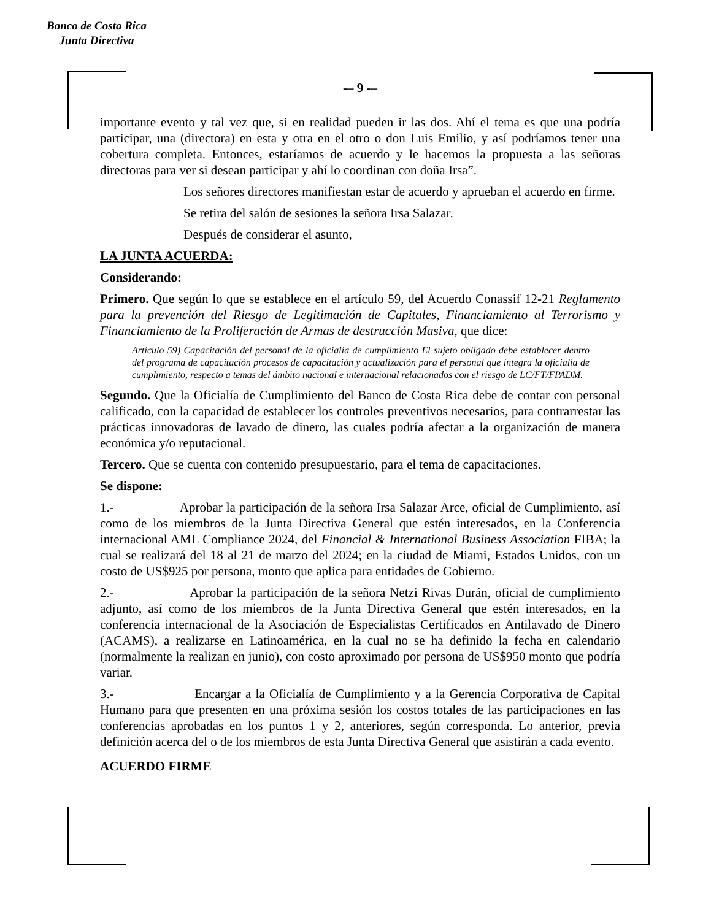Banco de Costa Rica
Junta Directiva
-– 9 -–
importante evento y tal vez que, si en realidad pueden ir las dos. Ahí el tema es que una podría participar, una (directora) en esta y otra en el otro o don Luis Emilio, y así podríamos tener una cobertura completa. Entonces, estaríamos de acuerdo y le hacemos la propuesta a las señoras directoras para ver si desean participar y ahí lo coordinan con doña Irsa”.
Los señores directores manifiestan estar de acuerdo y aprueban el acuerdo en firme.
Se retira del salón de sesiones la señora Irsa Salazar.
Después de considerar el asunto,
LA JUNTA ACUERDA:
Considerando:
Primero. Que según lo que se establece en el artículo 59, del Acuerdo Conassif 12-21 Reglamento para la prevención del Riesgo de Legitimación de Capitales, Financiamiento al Terrorismo y Financiamiento de la Proliferación de Armas de destrucción Masiva, que dice:
Artículo 59) Capacitación del personal de la oficialía de cumplimiento El sujeto obligado debe establecer dentro del programa de capacitación procesos de capacitación y actualización para el personal que integra la oficialía de cumplimiento, respecto a temas del ámbito nacional e internacional relacionados con el riesgo de LC/FT/FPADM.
Segundo. Que la Oficialía de Cumplimiento del Banco de Costa Rica debe de contar con personal calificado, con la capacidad de establecer los controles preventivos necesarios, para contrarrestar las prácticas innovadoras de lavado de dinero, las cuales podría afectar a la organización de manera económica y/o reputacional.
Tercero. Que se cuenta con contenido presupuestario, para el tema de capacitaciones.
Se dispone:
1.- Aprobar la participación de la señora Irsa Salazar Arce, oficial de Cumplimiento, así como de los miembros de la Junta Directiva General que estén interesados, en la Conferencia internacional AML Compliance 2024, del Financial & International Business Association FIBA; la cual se realizará del 18 al 21 de marzo del 2024; en la ciudad de Miami, Estados Unidos, con un costo de US$925 por persona, monto que aplica para entidades de Gobierno.
2.- Aprobar la participación de la señora Netzi Rivas Durán, oficial de cumplimiento adjunto, así como de los miembros de la Junta Directiva General que estén interesados, en la conferencia internacional de la Asociación de Especialistas Certificados en Antilavado de Dinero (ACAMS), a realizarse en Latinoamérica, en la cual no se ha definido la fecha en calendario (normalmente la realizan en junio), con costo aproximado por persona de US$950 monto que podría variar.
3.- Encargar a la Oficialía de Cumplimiento y a la Gerencia Corporativa de Capital Humano para que presenten en una próxima sesión los costos totales de las participaciones en las conferencias aprobadas en los puntos 1 y 2, anteriores, según corresponda. Lo anterior, previa definición acerca del o de los miembros de esta Junta Directiva General que asistirán a cada evento.
ACUERDO FIRME